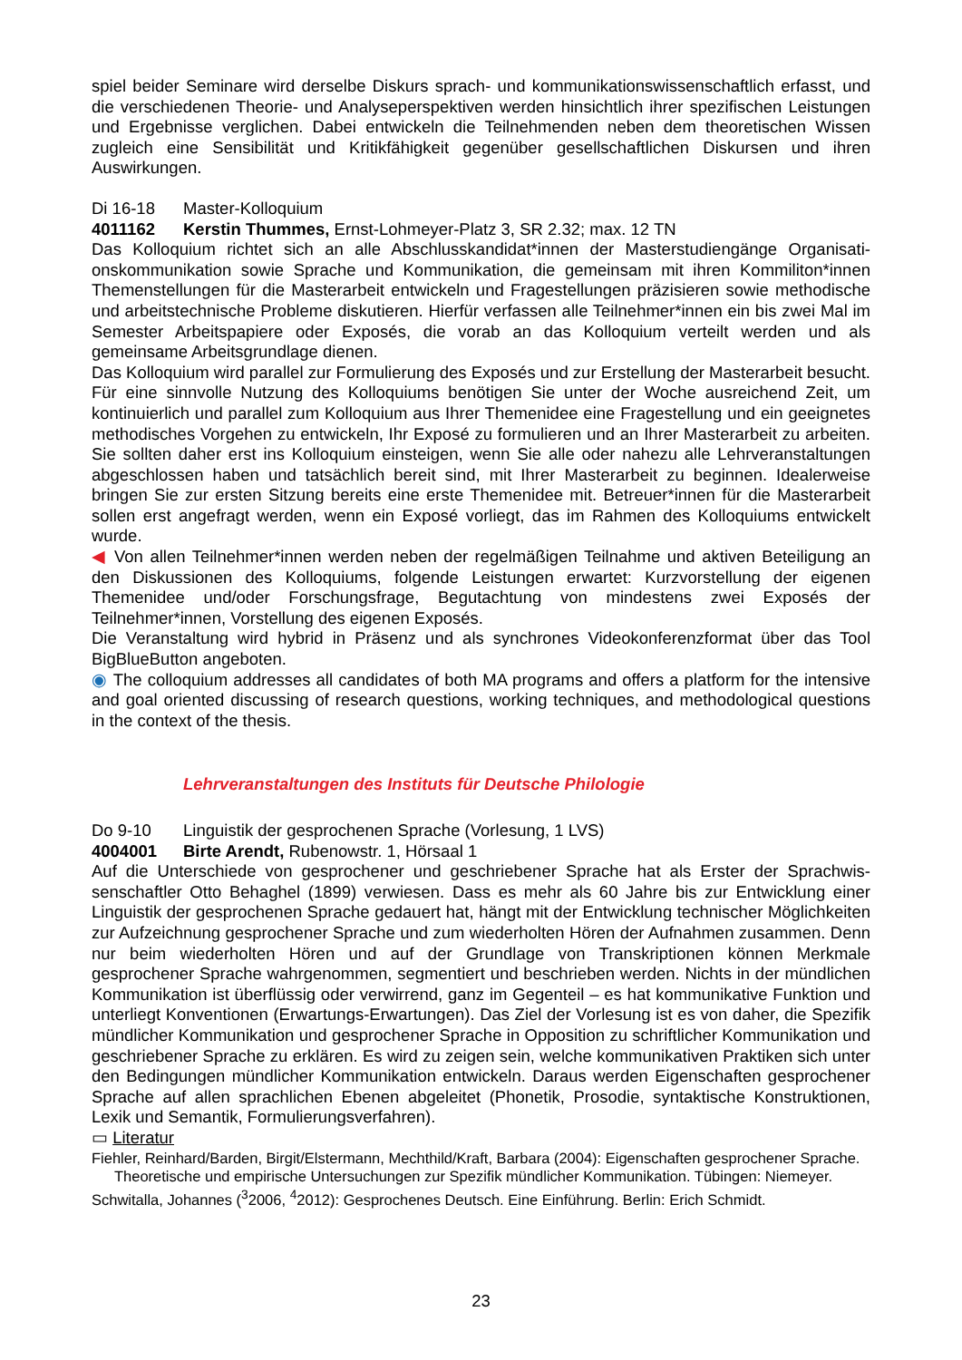spiel beider Seminare wird derselbe Diskurs sprach- und kommunikationswissenschaftlich erfasst, und die verschiedenen Theorie- und Analyseperspektiven werden hinsichtlich ihrer spezifischen Leistungen und Ergebnisse verglichen. Dabei entwickeln die Teilnehmenden neben dem theoreti­schen Wissen zugleich eine Sensibilität und Kritikfähigkeit gegenüber gesellschaftlichen Diskursen und ihren Auswirkungen.
Di 16-18 Master-Kolloquium
4011162 Kerstin Thummes, Ernst-Lohmeyer-Platz 3, SR 2.32; max. 12 TN
Das Kolloquium richtet sich an alle Abschlusskandidat*innen der Masterstudiengänge Organisati­onskommunikation sowie Sprache und Kommunikation, die gemeinsam mit ihren Kommiliton*innen Themenstellungen für die Masterarbeit entwickeln und Fragestellungen präzisieren sowie methodi­sche und arbeitstechnische Probleme diskutieren. Hierfür verfassen alle Teilnehmer*innen ein bis zwei Mal im Semester Arbeitspapiere oder Exposés, die vorab an das Kolloquium verteilt werden und als gemeinsame Arbeitsgrundlage dienen.
Das Kolloquium wird parallel zur Formulierung des Exposés und zur Erstellung der Masterarbeit besucht. Für eine sinnvolle Nutzung des Kolloquiums benötigen Sie unter der Woche ausreichend Zeit, um kontinuierlich und parallel zum Kolloquium aus Ihrer Themenidee eine Fragestellung und ein geeignetes methodisches Vorgehen zu entwickeln, Ihr Exposé zu formulieren und an Ihrer Masterarbeit zu arbeiten. Sie sollten daher erst ins Kolloquium einsteigen, wenn Sie alle oder na­hezu alle Lehrveranstaltungen abgeschlossen haben und tatsächlich bereit sind, mit Ihrer Master­arbeit zu beginnen. Idealerweise bringen Sie zur ersten Sitzung bereits eine erste Themenidee mit. Betreuer*innen für die Masterarbeit sollen erst angefragt werden, wenn ein Exposé vorliegt, das im Rahmen des Kolloquiums entwickelt wurde.
◀ Von allen Teilnehmer*innen werden neben der regelmäßigen Teilnahme und aktiven Beteili­gung an den Diskussionen des Kolloquiums, folgende Leistungen erwartet: Kurzvorstellung der eigenen Themenidee und/oder Forschungsfrage, Begutachtung von mindestens zwei Exposés der Teilnehmer*innen, Vorstellung des eigenen Exposés.
Die Veranstaltung wird hybrid in Präsenz und als synchrones Videokonferenzformat über das Tool BigBlueButton angeboten.
◉ The colloquium addresses all candidates of both MA programs and offers a platform for the in­tensive and goal oriented discussing of research questions, working techniques, and methodologi­cal questions in the context of the thesis.
Lehrveranstaltungen des Instituts für Deutsche Philologie
Do 9-10 Linguistik der gesprochenen Sprache (Vorlesung, 1 LVS)
4004001 Birte Arendt, Rubenowstr. 1, Hörsaal 1
Auf die Unterschiede von gesprochener und geschriebener Sprache hat als Erster der Sprachwis­senschaftler Otto Behaghel (1899) verwiesen. Dass es mehr als 60 Jahre bis zur Entwicklung einer Linguistik der gesprochenen Sprache gedauert hat, hängt mit der Entwicklung technischer Mög­lichkeiten zur Aufzeichnung gesprochener Sprache und zum wiederholten Hören der Aufnahmen zusammen. Denn nur beim wiederholten Hören und auf der Grundlage von Transkriptionen kön­nen Merkmale gesprochener Sprache wahrgenommen, segmentiert und beschrieben werden. Nichts in der mündlichen Kommunikation ist überflüssig oder verwirrend, ganz im Gegenteil – es hat kommunikative Funktion und unterliegt Konventionen (Erwartungs-Erwartungen). Das Ziel der Vorlesung ist es von daher, die Spezifik mündlicher Kommunikation und gesprochener Sprache in Opposition zu schriftlicher Kommunikation und geschriebener Sprache zu erklären. Es wird zu zei­gen sein, welche kommunikativen Praktiken sich unter den Bedingungen mündlicher Kommunika­tion entwickeln. Daraus werden Eigenschaften gesprochener Sprache auf allen sprachlichen Ebe­nen abgeleitet (Phonetik, Prosodie, syntaktische Konstruktionen, Lexik und Semantik, Formulie­rungsverfahren).
▭ Literatur
Fiehler, Reinhard/Barden, Birgit/Elstermann, Mechthild/Kraft, Barbara (2004): Eigenschaften gesprochener Sprache. Theoretische und empirische Untersuchungen zur Spezifik mündlicher Kommunikation. Tübin­gen: Niemeyer.
Schwitalla, Johannes (<sup>3</sup>2006, <sup>4</sup>2012): Gesprochenes Deutsch. Eine Einführung. Berlin: Erich Schmidt.
23